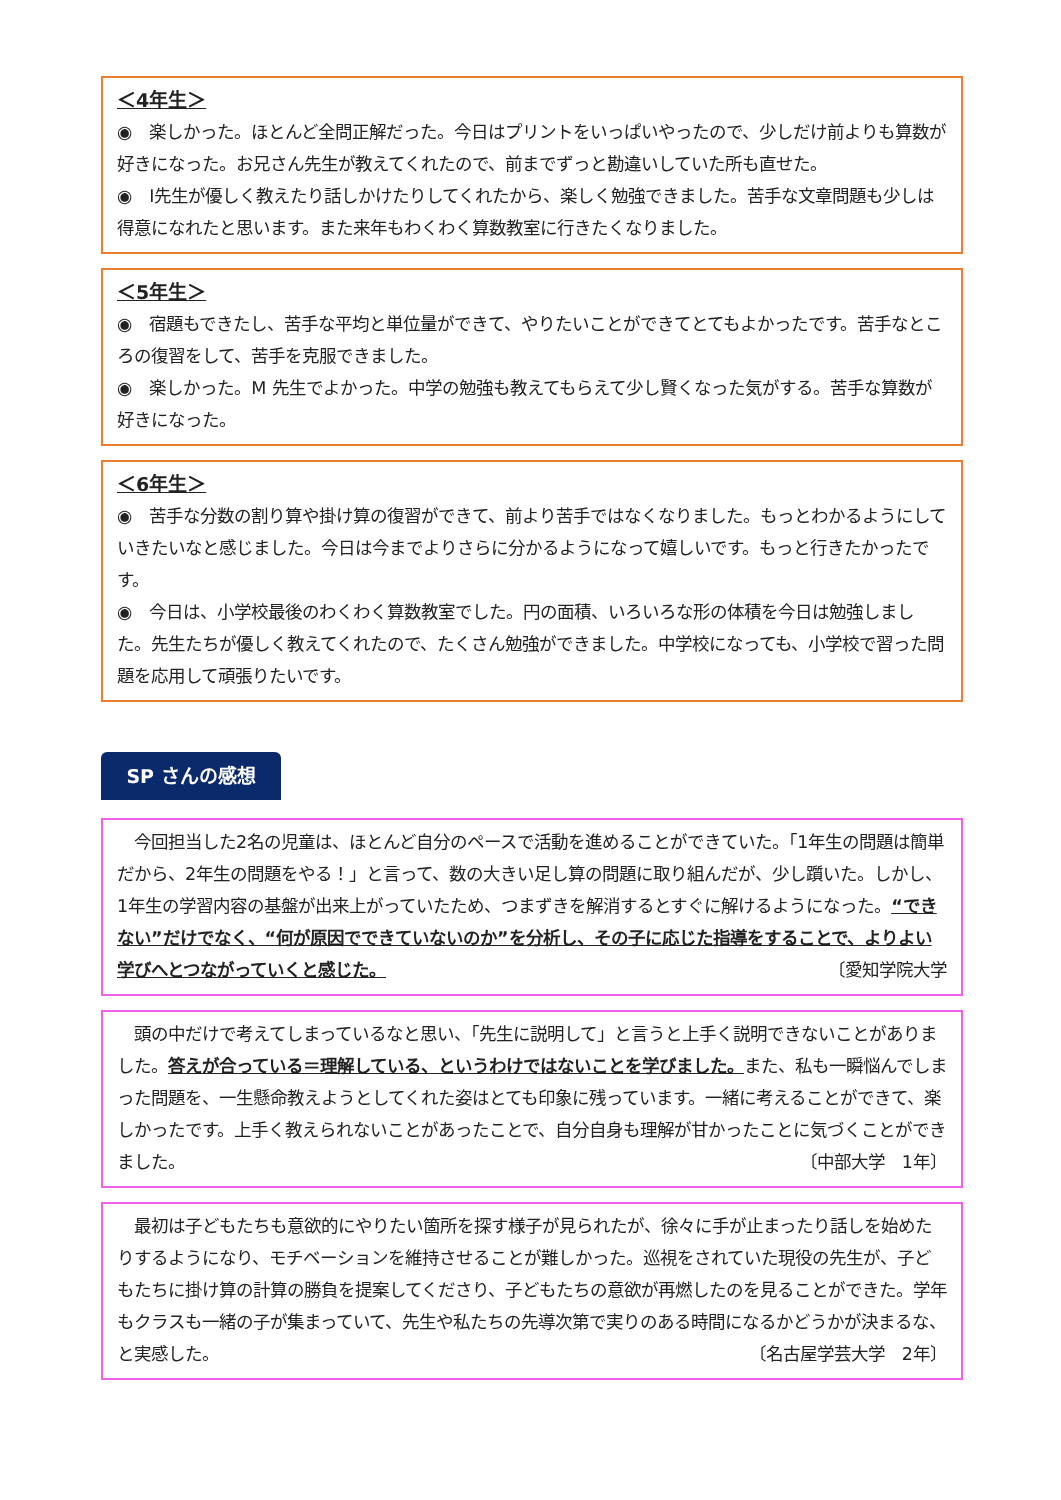＜4年生＞
◉　楽しかった。ほとんど全問正解だった。今日はプリントをいっぱいやったので、少しだけ前よりも算数が好きになった。お兄さん先生が教えてくれたので、前までずっと勘違いしていた所も直せた。
◉　I先生が優しく教えたり話しかけたりしてくれたから、楽しく勉強できました。苦手な文章問題も少しは得意になれたと思います。また来年もわくわく算数教室に行きたくなりました。
＜5年生＞
◉　宿題もできたし、苦手な平均と単位量ができて、やりたいことができてとてもよかったです。苦手なところの復習をして、苦手を克服できました。
◉　楽しかった。M 先生でよかった。中学の勉強も教えてもらえて少し賢くなった気がする。苦手な算数が好きになった。
＜6年生＞
◉　苦手な分数の割り算や掛け算の復習ができて、前より苦手ではなくなりました。もっとわかるようにしていきたいなと感じました。今日は今までよりさらに分かるようになって嬉しいです。もっと行きたかったです。
◉　今日は、小学校最後のわくわく算数教室でした。円の面積、いろいろな形の体積を今日は勉強しました。先生たちが優しく教えてくれたので、たくさん勉強ができました。中学校になっても、小学校で習った問題を応用して頑張りたいです。
SP さんの感想
　今回担当した2名の児童は、ほとんど自分のペースで活動を進めることができていた。「1年生の問題は簡単だから、2年生の問題をやる！」と言って、数の大きい足し算の問題に取り組んだが、少し躓いた。しかし、1年生の学習内容の基盤が出来上がっていたため、つまずきを解消するとすぐに解けるようになった。“できない”だけでなく、“何が原因でできていないのか”を分析し、その子に応じた指導をすることで、よりよい学びへとつながっていくと感じた。 〔愛知学院大学
　頭の中だけで考えてしまっているなと思い、「先生に説明して」と言うと上手く説明できないことがありました。答えが合っている＝理解している、というわけではないことを学びました。また、私も一瞬悩んでしまった問題を、一生懸命教えようとしてくれた姿はとても印象に残っています。一緒に考えることができて、楽しかったです。上手く教えられないことがあったことで、自分自身も理解が甘かったことに気づくことができました。 〔中部大学　1年〕
　最初は子どもたちも意欲的にやりたい箇所を探す様子が見られたが、徐々に手が止まったり話しを始めたりするようになり、モチベーションを維持させることが難しかった。巡視をされていた現役の先生が、子どもたちに掛け算の計算の勝負を提案してくださり、子どもたちの意欲が再燃したのを見ることができた。学年もクラスも一緒の子が集まっていて、先生や私たちの先導次第で実りのある時間になるかどうかが決まるな、と実感した。 〔名古屋学芸大学　2年〕